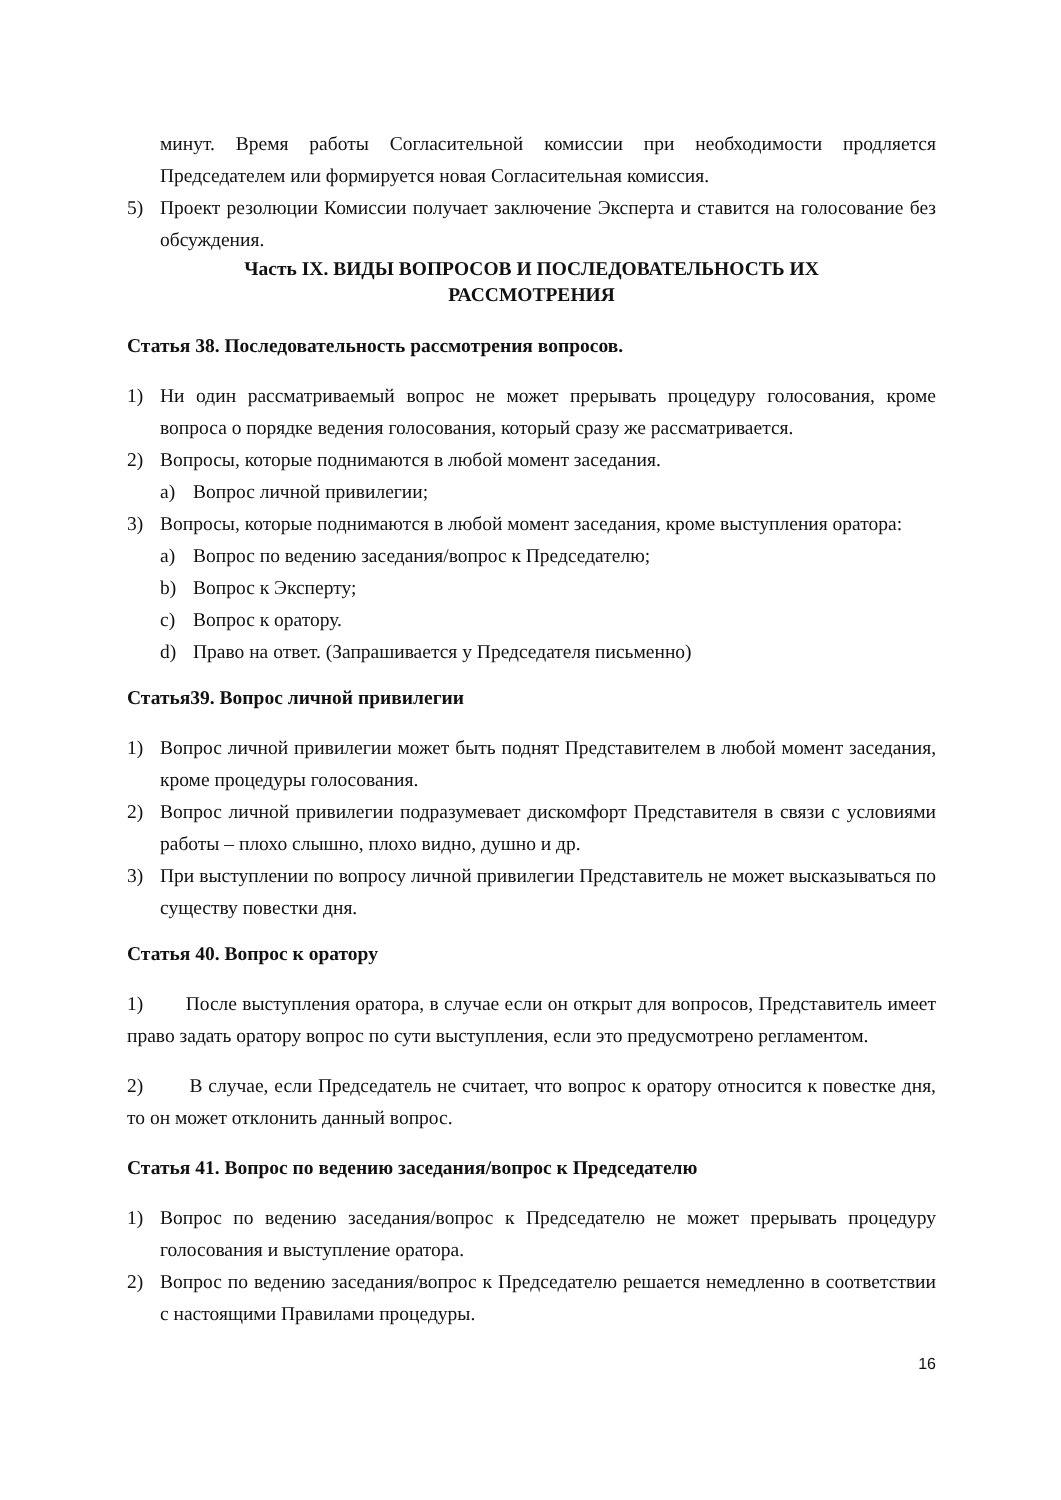минут. Время работы Согласительной комиссии при необходимости продляется Председателем или формируется новая Согласительная комиссия.
5) Проект резолюции Комиссии получает заключение Эксперта и ставится на голосование без обсуждения.
Часть IX. ВИДЫ ВОПРОСОВ И ПОСЛЕДОВАТЕЛЬНОСТЬ ИХ
РАССМОТРЕНИЯ
Статья 38. Последовательность рассмотрения вопросов.
1) Ни один рассматриваемый вопрос не может прерывать процедуру голосования, кроме вопроса о порядке ведения голосования, который сразу же рассматривается.
2) Вопросы, которые поднимаются в любой момент заседания.
a) Вопрос личной привилегии;
3) Вопросы, которые поднимаются в любой момент заседания, кроме выступления оратора:
a) Вопрос по ведению заседания/вопрос к Председателю;
b) Вопрос к Эксперту;
c) Вопрос к оратору.
d) Право на ответ. (Запрашивается у Председателя письменно)
Статья39. Вопрос личной привилегии
1) Вопрос личной привилегии может быть поднят Представителем в любой момент заседания, кроме процедуры голосования.
2) Вопрос личной привилегии подразумевает дискомфорт Представителя в связи с условиями работы – плохо слышно, плохо видно, душно и др.
3) При выступлении по вопросу личной привилегии Представитель не может высказываться по существу повестки дня.
Статья 40. Вопрос к оратору
1) После выступления оратора, в случае если он открыт для вопросов, Представитель имеет право задать оратору вопрос по сути выступления, если это предусмотрено регламентом.
2) В случае, если Председатель не считает, что вопрос к оратору относится к повестке дня, то он может отклонить данный вопрос.
Статья 41. Вопрос по ведению заседания/вопрос к Председателю
1) Вопрос по ведению заседания/вопрос к Председателю не может прерывать процедуру голосования и выступление оратора.
2) Вопрос по ведению заседания/вопрос к Председателю решается немедленно в соответствии с настоящими Правилами процедуры.
16